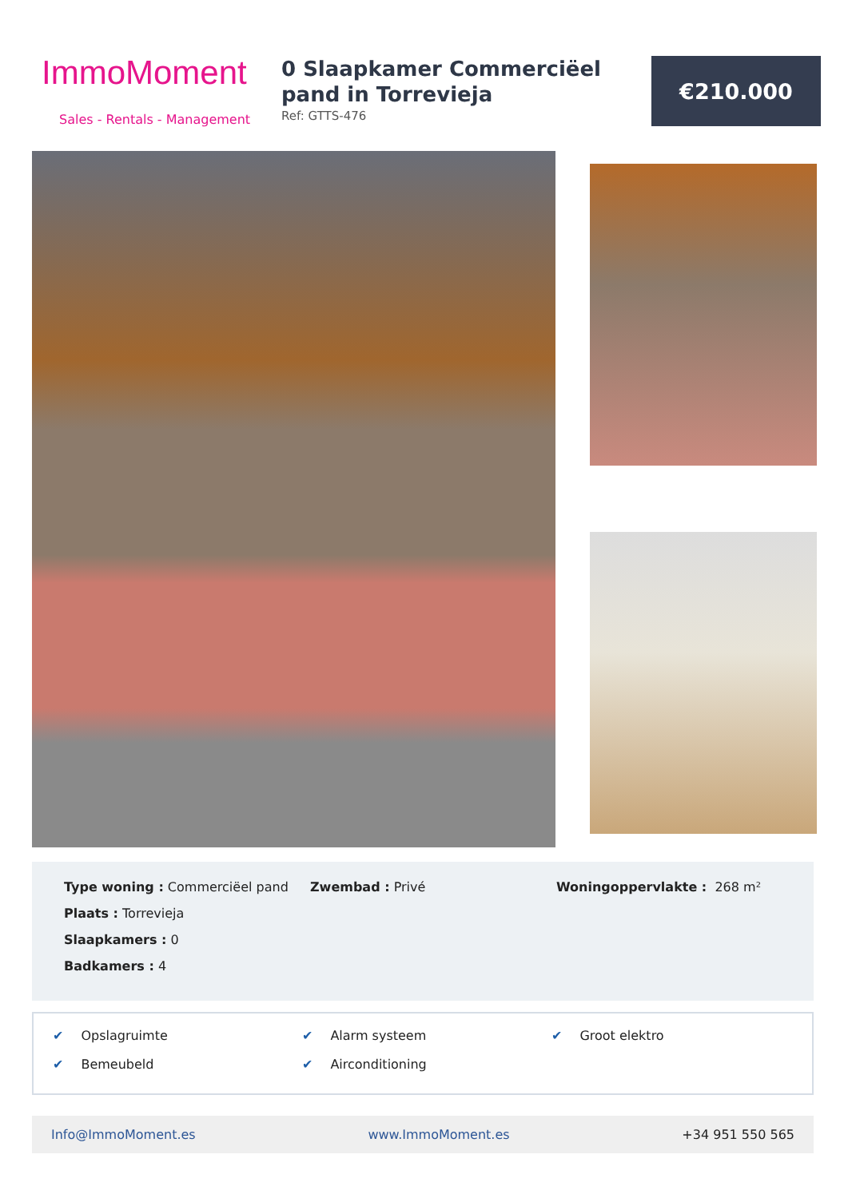ImmoMoment
Sales - Rentals - Management
0 Slaapkamer Commerciëel pand in Torrevieja
Ref: GTTS-476
€210.000
Type woning : Commerciëel pand
Plaats : Torrevieja
Slaapkamers : 0
Badkamers : 4
Zwembad : Privé Woningoppervlakte : 268 m²
✔ Opslagruimte ✔ Alarm systeem ✔ Groot elektro ✔ Bemeubeld ✔ Airconditioning
Info@ImmoMoment.es www.ImmoMoment.es +34 951 550 565